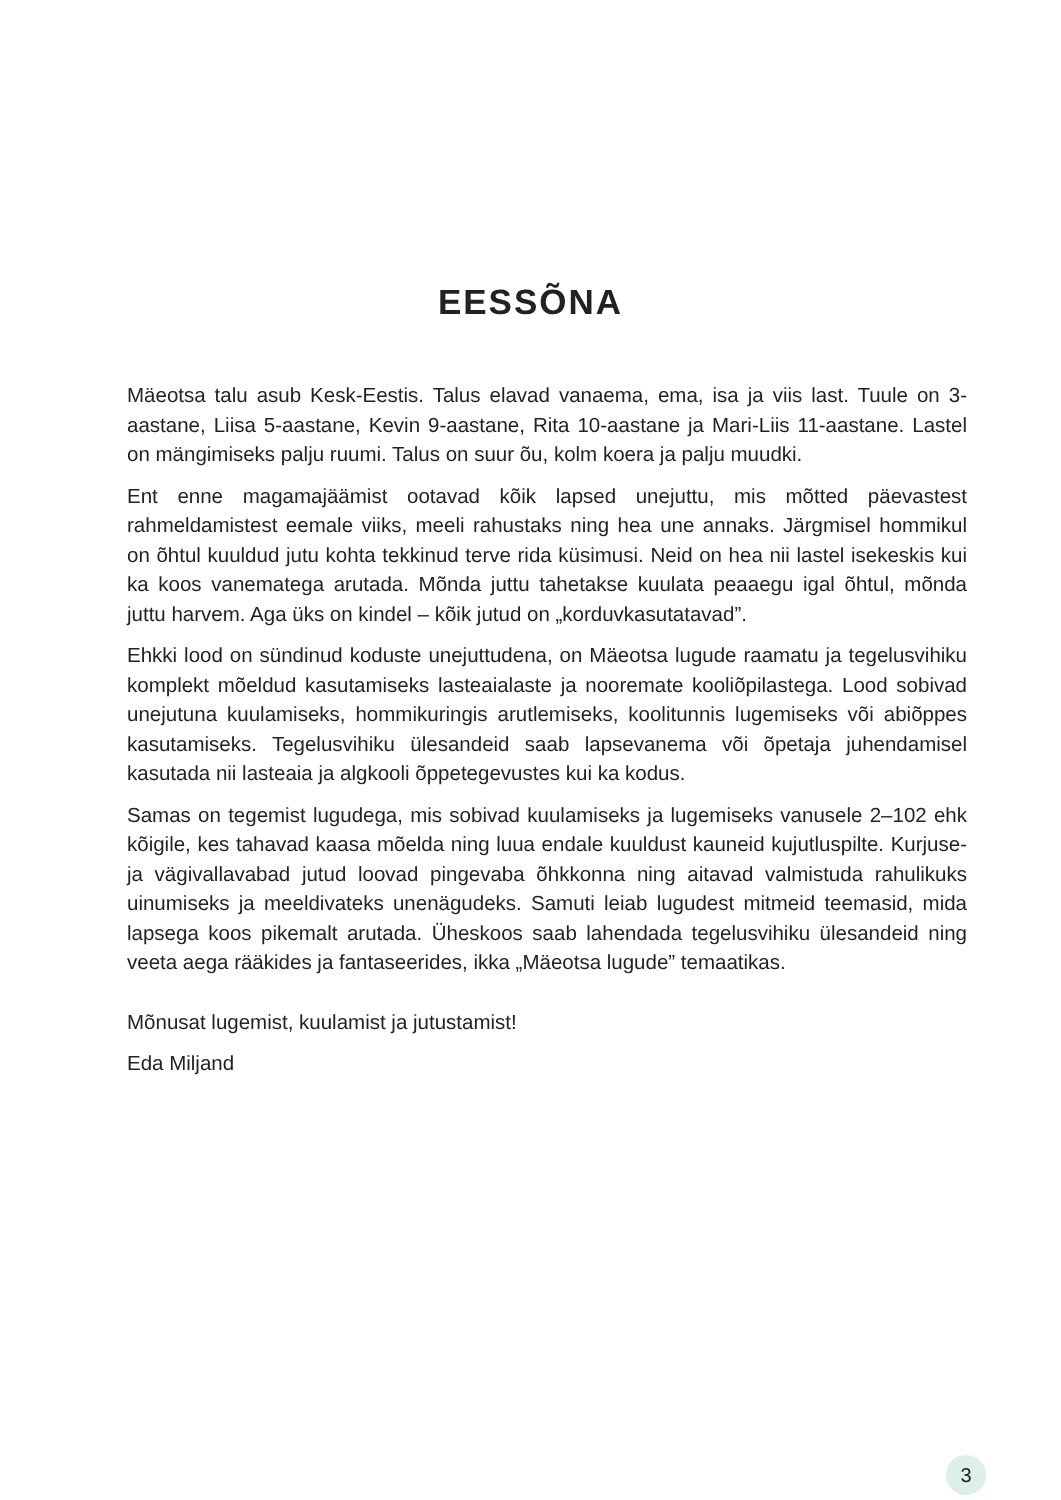EESSÕNA
Mäeotsa talu asub Kesk-Eestis. Talus elavad vanaema, ema, isa ja viis last. Tuule on 3-aastane, Liisa 5-aastane, Kevin 9-aastane, Rita 10-aastane ja Mari-Liis 11-aastane. Lastel on mängimiseks palju ruumi. Talus on suur õu, kolm koera ja palju muudki.
Ent enne magamajäämist ootavad kõik lapsed unejuttu, mis mõtted päevastest rahmeldamistest eemale viiks, meeli rahustaks ning hea une annaks. Järgmisel hommikul on õhtul kuuldud jutu kohta tekkinud terve rida küsimusi. Neid on hea nii lastel isekeskis kui ka koos vanematega arutada. Mõnda juttu tahetakse kuulata peaaegu igal õhtul, mõnda juttu harvem. Aga üks on kindel – kõik jutud on „korduvkasutatavad”.
Ehkki lood on sündinud koduste unejuttudena, on Mäeotsa lugude raamatu ja tegelusvihiku komplekt mõeldud kasutamiseks lasteaialaste ja nooremate kooliõpilastega. Lood sobivad unejutuna kuulamiseks, hommikuringis arutlemiseks, koolitunnis lugemiseks või abiõppes kasutamiseks. Tegelusvihiku ülesandeid saab lapsevanema või õpetaja juhendamisel kasutada nii lasteaia ja algkooli õppetegevustes kui ka kodus.
Samas on tegemist lugudega, mis sobivad kuulamiseks ja lugemiseks vanusele 2–102 ehk kõigile, kes tahavad kaasa mõelda ning luua endale kuuldust kauneid kujutluspilte. Kurjuse- ja vägivallavabad jutud loovad pingevaba õhkkonna ning aitavad valmistuda rahulikuks uinumiseks ja meeldivateks unenägudeks. Samuti leiab lugudest mitmeid teemasid, mida lapsega koos pikemalt arutada. Üheskoos saab lahendada tegelusvihiku ülesandeid ning veeta aega rääkides ja fantaseerides, ikka „Mäeotsa lugude” temaatikas.
Mõnusat lugemist, kuulamist ja jutustamist!
Eda Miljand
3